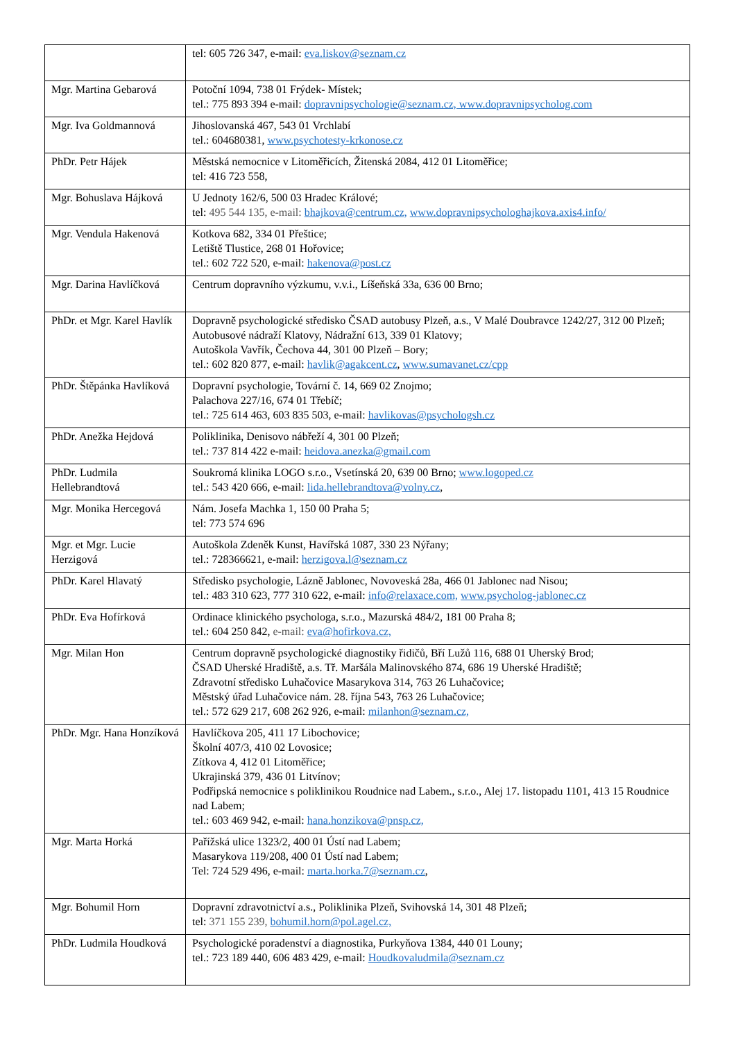| | tel: 605 726 347, e-mail: eva.liskov@seznam.cz |
| Mgr. Martina Gebarová | Potoční 1094, 738 01 Frýdek- Místek; tel.: 775 893 394 e-mail: dopravnipsychologie@seznam.cz, www.dopravnipsycholog.com |
| Mgr. Iva Goldmannová | Jihoslovanská 467, 543 01 Vrchlabí tel.: 604680381, www.psychotesty-krkonose.cz |
| PhDr. Petr Hájek | Městská nemocnice v Litoměřicích, Žitenská 2084, 412 01 Litoměřice; tel: 416 723 558, |
| Mgr. Bohuslava Hájková | U Jednoty 162/6, 500 03 Hradec Králové; tel: 495 544 135, e-mail: bhajkova@centrum.cz, www.dopravnipsychologhajkova.axis4.info/ |
| Mgr. Vendula Hakenová | Kotkova 682, 334 01 Přeštice; Letiště Tlustice, 268 01 Hořovice; tel.: 602 722 520, e-mail: hakenova@post.cz |
| Mgr. Darina Havlíčková | Centrum dopravního výzkumu, v.v.i., Líšeňská 33a, 636 00 Brno; |
| PhDr. et Mgr. Karel Havlík | Dopravně psychologické středisko ČSAD autobusy Plzeň, a.s., V Malé Doubravce 1242/27, 312 00 Plzeň; Autobusové nádraží Klatovy, Nádražní 613, 339 01 Klatovy; Autoškola Vavřík, Čechova 44, 301 00 Plzeň – Bory; tel.: 602 820 877, e-mail: havlik@agakcent.cz , www.sumavanet.cz/cpp |
| PhDr. Štěpánka Havlíková | Dopravní psychologie, Tovární č. 14, 669 02 Znojmo; Palachova 227/16, 674 01 Třebíč; tel.: 725 614 463, 603 835 503, e-mail: havlikovas@psychologsh.cz |
| PhDr. Anežka Hejdová | Poliklinika, Denisovo nábřeží 4, 301 00 Plzeň; tel.: 737 814 422 e-mail: heidova.anezka@gmail.com |
| PhDr. Ludmila Hellebrandtová | Soukromá klinika LOGO s.r.o., Vsetínská 20, 639 00 Brno; www.logoped.cz tel.: 543 420 666, e-mail: lida.hellebrandtova@volny.cz , |
| Mgr. Monika Hercegová | Nám. Josefa Machka 1, 150 00 Praha 5; tel: 773 574 696 |
| Mgr. et Mgr. Lucie Herzigová | Autoškola Zdeněk Kunst, Havířská 1087, 330 23 Nýřany; tel.: 728366621, e-mail: herzigova.l@seznam.cz |
| PhDr. Karel Hlavatý | Středisko psychologie, Lázně Jablonec, Novoveská 28a, 466 01 Jablonec nad Nisou; tel.: 483 310 623, 777 310 622, e-mail: info@relaxace.com, www.psycholog-jablonec.cz |
| PhDr. Eva Hofírková | Ordinace klinického psychologa, s.r.o., Mazurská 484/2, 181 00 Praha 8; tel.: 604 250 842, e-mail: eva@hofirkova.cz, |
| Mgr. Milan Hon | Centrum dopravně psychologické diagnostiky řidičů, Bří Lužů 116, 688 01 Uherský Brod; ČSAD Uherské Hradiště, a.s. Tř. Maršála Malinovského 874, 686 19 Uherské Hradiště; Zdravotní středisko Luhačovice Masarykova 314, 763 26 Luhačovice; Městský úřad Luhačovice nám. 28. října 543, 763 26 Luhačovice; tel.: 572 629 217, 608 262 926, e-mail: milanhon@seznam.cz, |
| PhDr. Mgr. Hana Honzíková | Havlíčkova 205, 411 17 Libochovice; Školní 407/3, 410 02 Lovosice; Zítkova 4, 412 01 Litoměřice; Ukrajinská 379, 436 01 Litvínov; Podřipská nemocnice s poliklinikou Roudnice nad Labem., s.r.o., Alej 17. listopadu 1101, 413 15 Roudnice nad Labem; tel.: 603 469 942, e-mail: hana.honzikova@pnsp.cz, |
| Mgr. Marta Horká | Pařížská ulice 1323/2, 400 01 Ústí nad Labem; Masarykova 119/208, 400 01 Ústí nad Labem; Tel: 724 529 496, e-mail: marta.horka.7@seznam.cz , |
| Mgr. Bohumil Horn | Dopravní zdravotnictví a.s., Poliklinika Plzeň, Svihovská 14, 301 48 Plzeň; tel: 371 155 239, bohumil.horn@pol.agel.cz, |
| PhDr. Ludmila Houdková | Psychologické poradenství a diagnostika, Purkyňova 1384, 440 01 Louny; tel.: 723 189 440, 606 483 429, e-mail: Houdkovaludmila@seznam.cz |